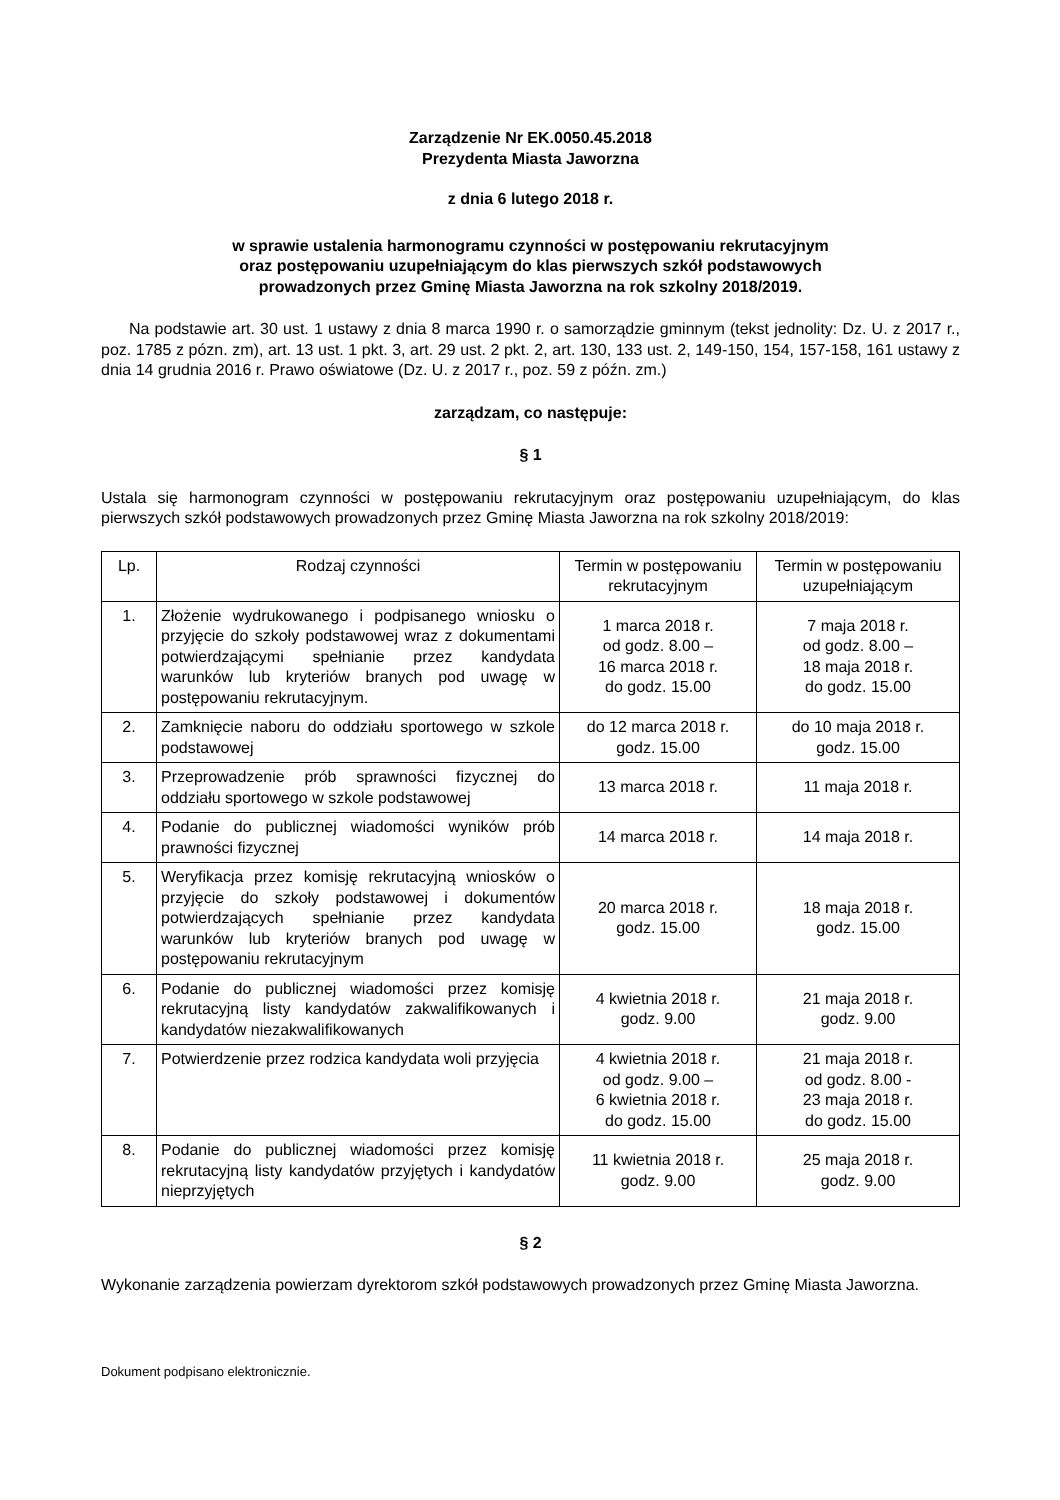Zarządzenie Nr EK.0050.45.2018
Prezydenta Miasta Jaworzna
z dnia 6 lutego 2018 r.
w sprawie ustalenia harmonogramu czynności w postępowaniu rekrutacyjnym
oraz postępowaniu uzupełniającym do klas pierwszych szkół podstawowych
prowadzonych przez Gminę Miasta Jaworzna na rok szkolny 2018/2019.
Na podstawie art. 30 ust. 1 ustawy z dnia 8 marca 1990 r. o samorządzie gminnym (tekst jednolity: Dz. U. z 2017 r., poz. 1785 z pózn. zm), art. 13 ust. 1 pkt. 3, art. 29 ust. 2 pkt. 2, art. 130, 133 ust. 2, 149-150, 154, 157-158, 161 ustawy z dnia 14 grudnia 2016 r. Prawo oświatowe (Dz. U. z 2017 r., poz. 59 z późn. zm.)
zarządzam, co następuje:
§ 1
Ustala się harmonogram czynności w postępowaniu rekrutacyjnym oraz postępowaniu uzupełniającym, do klas pierwszych szkół podstawowych prowadzonych przez Gminę Miasta Jaworzna na rok szkolny 2018/2019:
| Lp. | Rodzaj czynności | Termin w postępowaniu rekrutacyjnym | Termin w postępowaniu uzupełniającym |
| --- | --- | --- | --- |
| 1. | Złożenie wydrukowanego i podpisanego wniosku o przyjęcie do szkoły podstawowej wraz z dokumentami potwierdzającymi spełnianie przez kandydata warunków lub kryteriów branych pod uwagę w postępowaniu rekrutacyjnym. | 1 marca 2018 r. od godz. 8.00 – 16 marca 2018 r. do godz. 15.00 | 7 maja 2018 r. od godz. 8.00 – 18 maja 2018 r. do godz. 15.00 |
| 2. | Zamknięcie naboru do oddziału sportowego w szkole podstawowej | do 12 marca 2018 r. godz. 15.00 | do 10 maja 2018 r. godz. 15.00 |
| 3. | Przeprowadzenie prób sprawności fizycznej do oddziału sportowego w szkole podstawowej | 13 marca 2018 r. | 11 maja 2018 r. |
| 4. | Podanie do publicznej wiadomości wyników prób prawności fizycznej | 14 marca 2018 r. | 14 maja 2018 r. |
| 5. | Weryfikacja przez komisję rekrutacyjną wniosków o przyjęcie do szkoły podstawowej i dokumentów potwierdzających spełnianie przez kandydata warunków lub kryteriów branych pod uwagę w postępowaniu rekrutacyjnym | 20 marca 2018 r. godz. 15.00 | 18 maja 2018 r. godz. 15.00 |
| 6. | Podanie do publicznej wiadomości przez komisję rekrutacyjną listy kandydatów zakwalifikowanych i kandydatów niezakwalifikowanych | 4 kwietnia 2018 r. godz. 9.00 | 21 maja 2018 r. godz. 9.00 |
| 7. | Potwierdzenie przez rodzica kandydata woli przyjęcia | 4 kwietnia 2018 r. od godz. 9.00 – 6 kwietnia 2018 r. do godz. 15.00 | 21 maja 2018 r. od godz. 8.00 - 23 maja 2018 r. do godz. 15.00 |
| 8. | Podanie do publicznej wiadomości przez komisję rekrutacyjną listy kandydatów przyjętych i kandydatów nieprzyjętych | 11 kwietnia 2018 r. godz. 9.00 | 25 maja 2018 r. godz. 9.00 |
§ 2
Wykonanie zarządzenia powierzam dyrektorom szkół podstawowych prowadzonych przez Gminę Miasta Jaworzna.
Dokument podpisano elektronicznie.